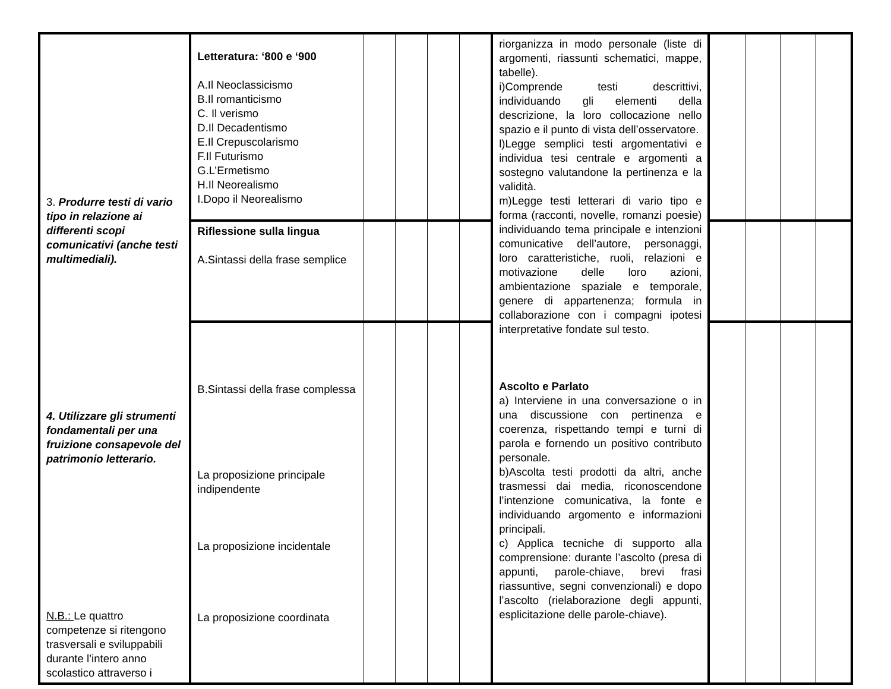| 3. Produrre testi di vario tipo in relazione ai differenti scopi comunicativi (anche testi multimediali). 4. Utilizzare gli strumenti fondamentali per una fruizione consapevole del patrimonio letterario. N.B.: Le quattro competenze si ritengono trasversali e sviluppabili durante l’intero anno scolastico attraverso i | Letteratura: ‘800 e ‘900 A.Il Neoclassicismo B.Il romanticismo C. Il verismo D.Il Decadentismo E.Il Crepuscolarismo F.Il Futurismo G.L’Ermetismo H.Il Neorealismo I.Dopo il Neorealismo | | | | | riorganizza in modo personale (liste di argomenti, riassunti schematici, mappe, tabelle). i)Comprende testi descrittivi, individuando gli elementi della descrizione, la loro collocazione nello spazio e il punto di vista dell’osservatore. l)Legge semplici testi argomentativi e individua tesi centrale e argomenti a sostegno valutandone la pertinenza e la validità. m)Legge testi letterari di vario tipo e forma (racconti, novelle, romanzi poesie) individuando tema principale e intenzioni comunicative dell’autore, personaggi, loro caratteristiche, ruoli, relazioni e motivazione delle loro azioni, ambientazione spaziale e temporale, genere di appartenenza; formula in collaborazione con i compagni ipotesi interpretative fondate sul testo. Ascolto e Parlato a) Interviene in una conversazione o in una discussione con pertinenza e coerenza, rispettando tempi e turni di parola e fornendo un positivo contributo personale. b)Ascolta testi prodotti da altri, anche trasmessi dai media, riconoscendone l’intenzione comunicativa, la fonte e individuando argomento e informazioni principali. c) Applica tecniche di supporto alla comprensione: durante l’ascolto (presa di appunti, parole-chiave, brevi frasi riassuntive, segni convenzionali) e dopo l’ascolto (rielaborazione degli appunti, esplicitazione delle parole-chiave). | | | | |
| | Riflessione sulla lingua A.Sintassi della frase semplice | | | | | | | | | |
| | B.Sintassi della frase complessa La proposizione principale indipendente La proposizione incidentale La proposizione coordinata | | | | | | | | | |